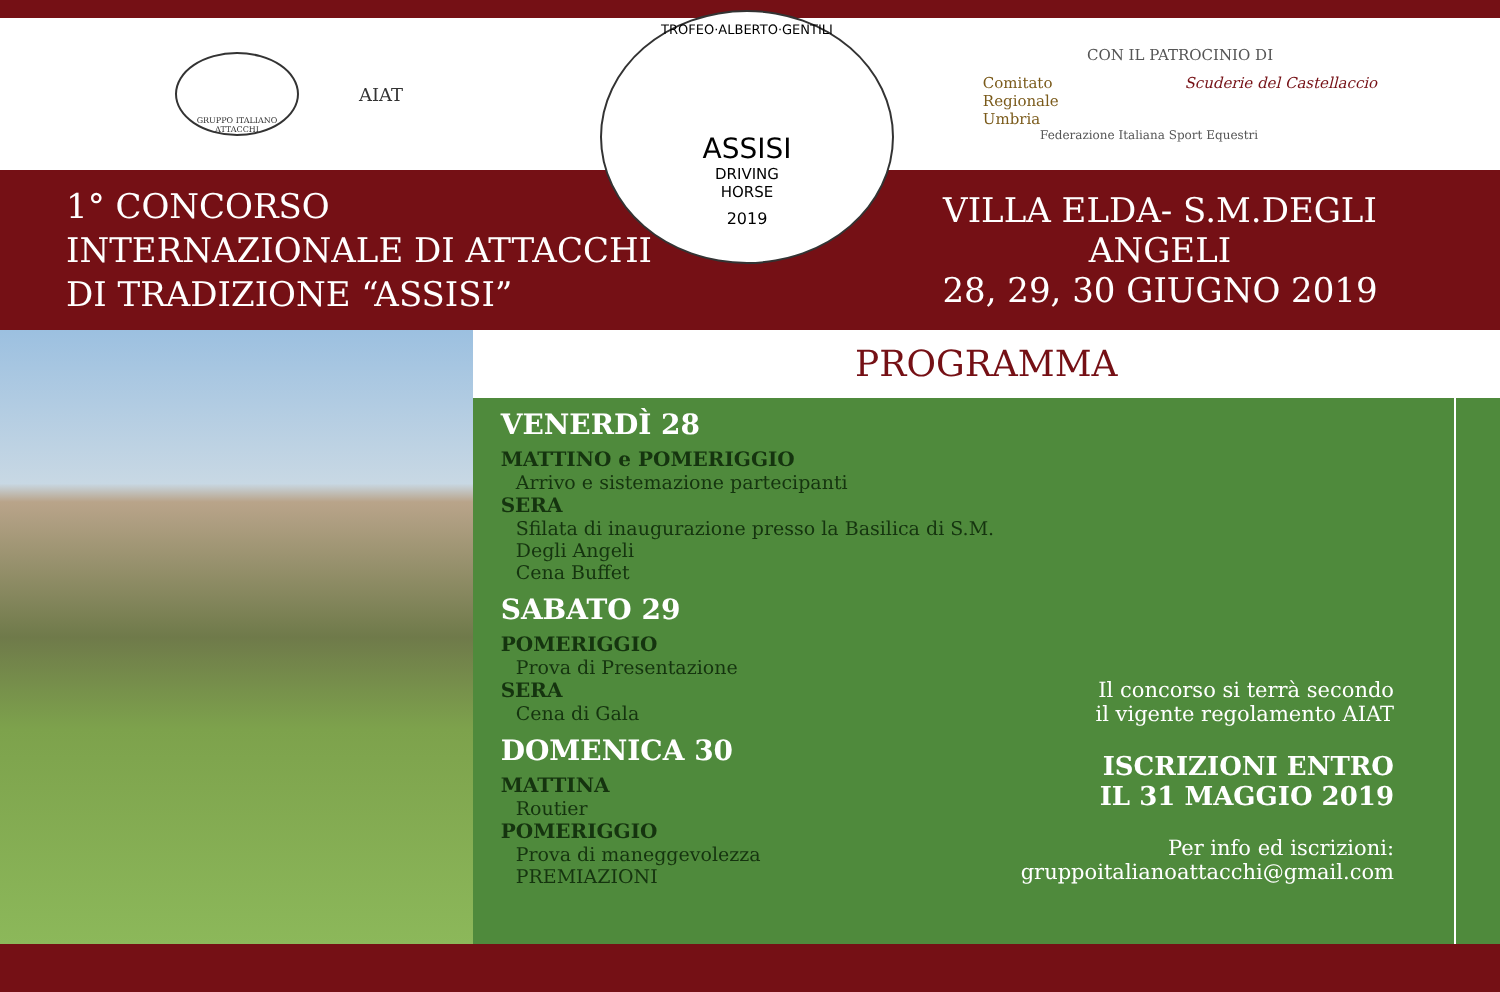GRUPPO ITALIANO ATTACCHI
AIAT
TROFEO·ALBERTO·GENTILI
ASSISI
DRIVING
HORSE
2019
CON IL PATROCINIO DI
Comitato
Regionale
Umbria Scuderie del Castellaccio
Federazione Italiana Sport Equestri
1° CONCORSO
INTERNAZIONALE DI ATTACCHI
DI TRADIZIONE “ASSISI”
VILLA ELDA- S.M.DEGLI ANGELI
28, 29, 30 GIUGNO 2019
PROGRAMMA
VENERDÌ 28
MATTINO e POMERIGGIO
Arrivo e sistemazione partecipanti
SERA
Sfilata di inaugurazione presso la Basilica di S.M. Degli Angeli
Cena Buffet
SABATO 29
POMERIGGIO
Prova di Presentazione
SERA
Cena di Gala
DOMENICA 30
MATTINA
Routier
POMERIGGIO
Prova di maneggevolezza
PREMIAZIONI
Il concorso si terrà secondo
il vigente regolamento AIAT
ISCRIZIONI ENTRO
IL 31 MAGGIO 2019
Per info ed iscrizioni:
gruppoitalianoattacchi@gmail.com